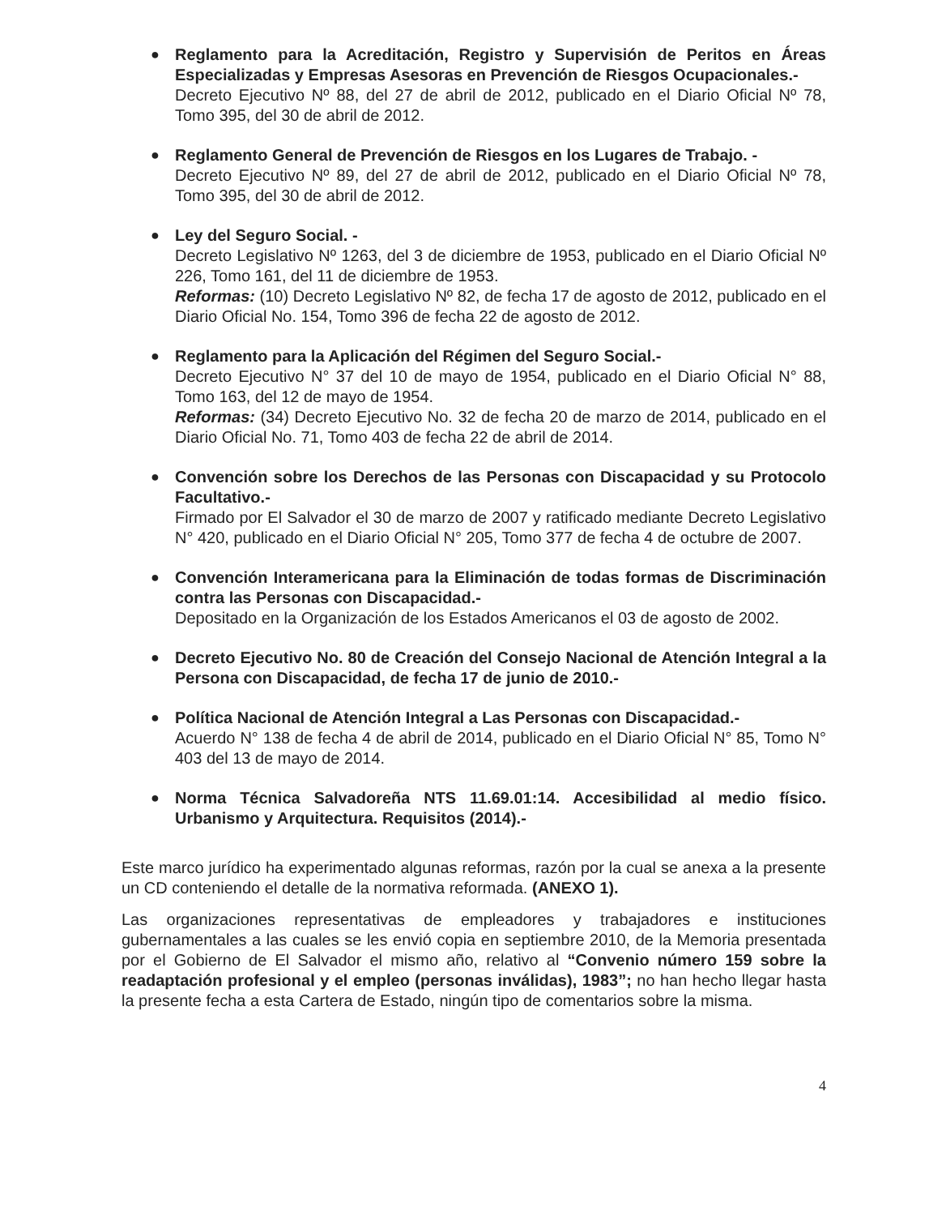● Reglamento para la Acreditación, Registro y Supervisión de Peritos en Áreas Especializadas y Empresas Asesoras en Prevención de Riesgos Ocupacionales.-
Decreto Ejecutivo Nº 88, del 27 de abril de 2012, publicado en el Diario Oficial Nº 78, Tomo 395, del 30 de abril de 2012.
● Reglamento General de Prevención de Riesgos en los Lugares de Trabajo. -
Decreto Ejecutivo Nº 89, del 27 de abril de 2012, publicado en el Diario Oficial Nº 78, Tomo 395, del 30 de abril de 2012.
● Ley del Seguro Social. -
Decreto Legislativo Nº 1263, del 3 de diciembre de 1953, publicado en el Diario Oficial Nº 226, Tomo 161, del 11 de diciembre de 1953.
Reformas: (10) Decreto Legislativo Nº 82, de fecha 17 de agosto de 2012, publicado en el Diario Oficial No. 154, Tomo 396 de fecha 22 de agosto de 2012.
● Reglamento para la Aplicación del Régimen del Seguro Social.-
Decreto Ejecutivo N° 37 del 10 de mayo de 1954, publicado en el Diario Oficial N° 88, Tomo 163, del 12 de mayo de 1954.
Reformas: (34) Decreto Ejecutivo No. 32 de fecha 20 de marzo de 2014, publicado en el Diario Oficial No. 71, Tomo 403 de fecha 22 de abril de 2014.
● Convención sobre los Derechos de las Personas con Discapacidad y su Protocolo Facultativo.-
Firmado por El Salvador el 30 de marzo de 2007 y ratificado mediante Decreto Legislativo N° 420, publicado en el Diario Oficial N° 205, Tomo 377 de fecha 4 de octubre de 2007.
● Convención Interamericana para la Eliminación de todas formas de Discriminación contra las Personas con Discapacidad.-
Depositado en la Organización de los Estados Americanos el 03 de agosto de 2002.
● Decreto Ejecutivo No. 80 de Creación del Consejo Nacional de Atención Integral a la Persona con Discapacidad, de fecha 17 de junio de 2010.-
● Política Nacional de Atención Integral a Las Personas con Discapacidad.-
Acuerdo N° 138 de fecha 4 de abril de 2014, publicado en el Diario Oficial N° 85, Tomo N° 403 del 13 de mayo de 2014.
● Norma Técnica Salvadoreña NTS 11.69.01:14. Accesibilidad al medio físico. Urbanismo y Arquitectura. Requisitos (2014).-
Este marco jurídico ha experimentado algunas reformas, razón por la cual se anexa a la presente un CD conteniendo el detalle de la normativa reformada. (ANEXO 1).
Las organizaciones representativas de empleadores y trabajadores e instituciones gubernamentales a las cuales se les envió copia en septiembre 2010, de la Memoria presentada por el Gobierno de El Salvador el mismo año, relativo al “Convenio número 159 sobre la readaptación profesional y el empleo (personas inválidas), 1983”; no han hecho llegar hasta la presente fecha a esta Cartera de Estado, ningún tipo de comentarios sobre la misma.
4